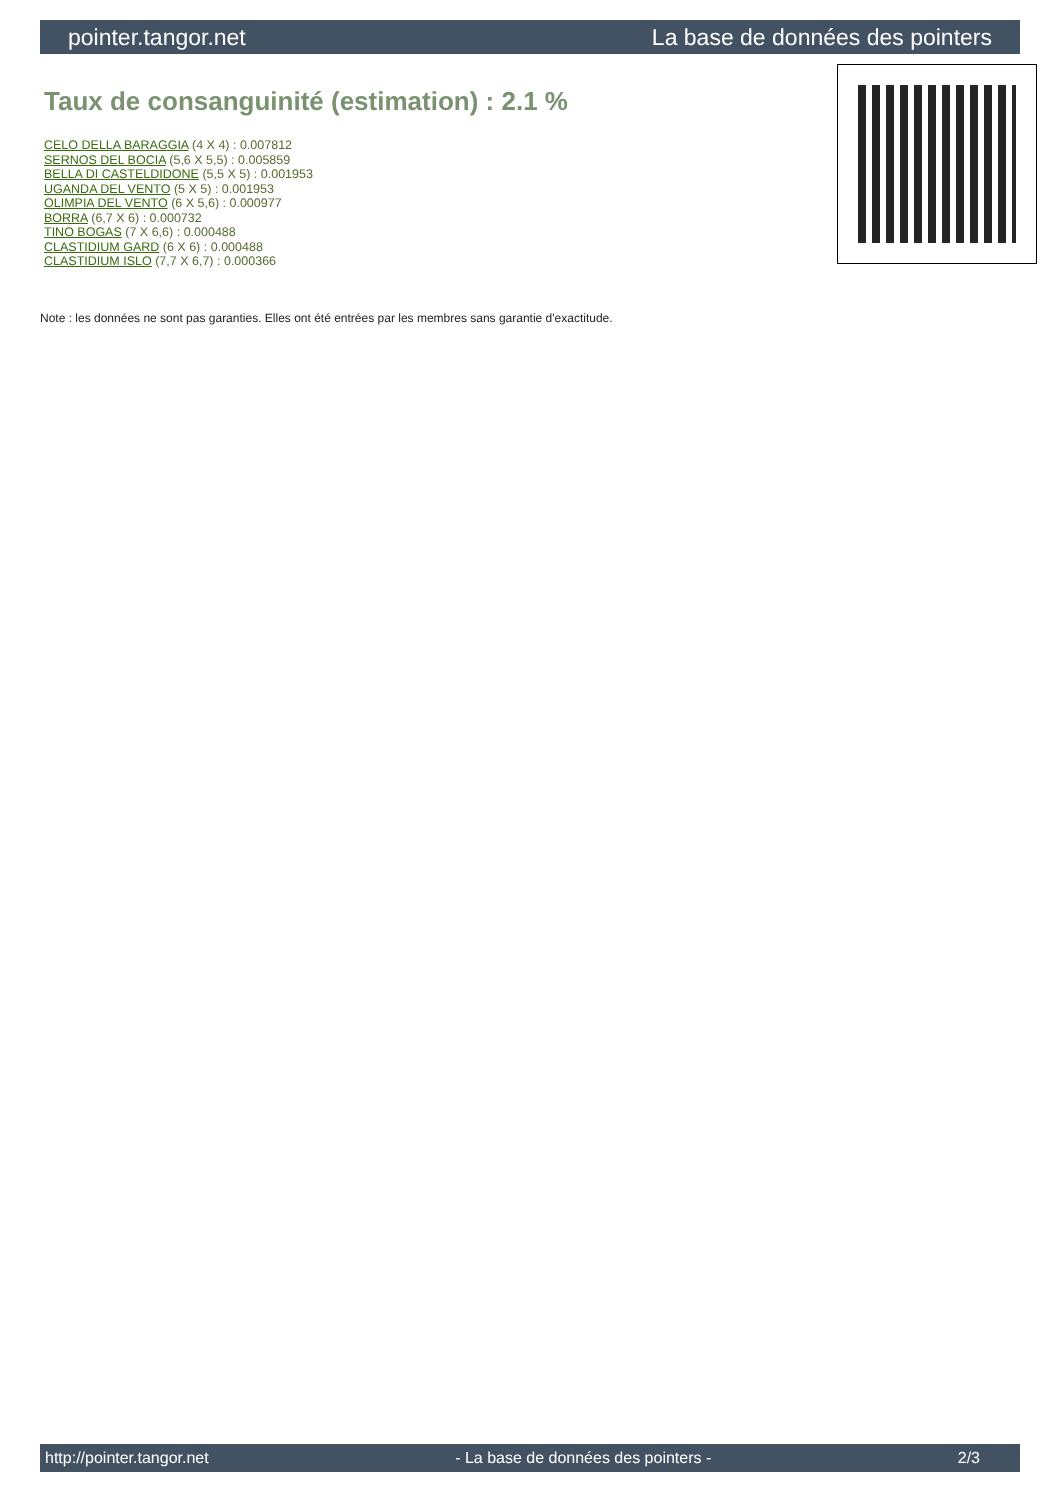pointer.tangor.net La base de données des pointers
Taux de consanguinité (estimation) : 2.1 %
CELO DELLA BARAGGIA (4 X 4) : 0.007812
SERNOS DEL BOCIA (5,6 X 5,5) : 0.005859
BELLA DI CASTELDIDONE (5,5 X 5) : 0.001953
UGANDA DEL VENTO (5 X 5) : 0.001953
OLIMPIA DEL VENTO (6 X 5,6) : 0.000977
BORRA (6,7 X 6) : 0.000732
TINO BOGAS (7 X 6,6) : 0.000488
CLASTIDIUM GARD (6 X 6) : 0.000488
CLASTIDIUM ISLO (7,7 X 6,7) : 0.000366
Note : les données ne sont pas garanties. Elles ont été entrées par les membres sans garantie d'exactitude.
http://pointer.tangor.net - La base de données des pointers - 2/3